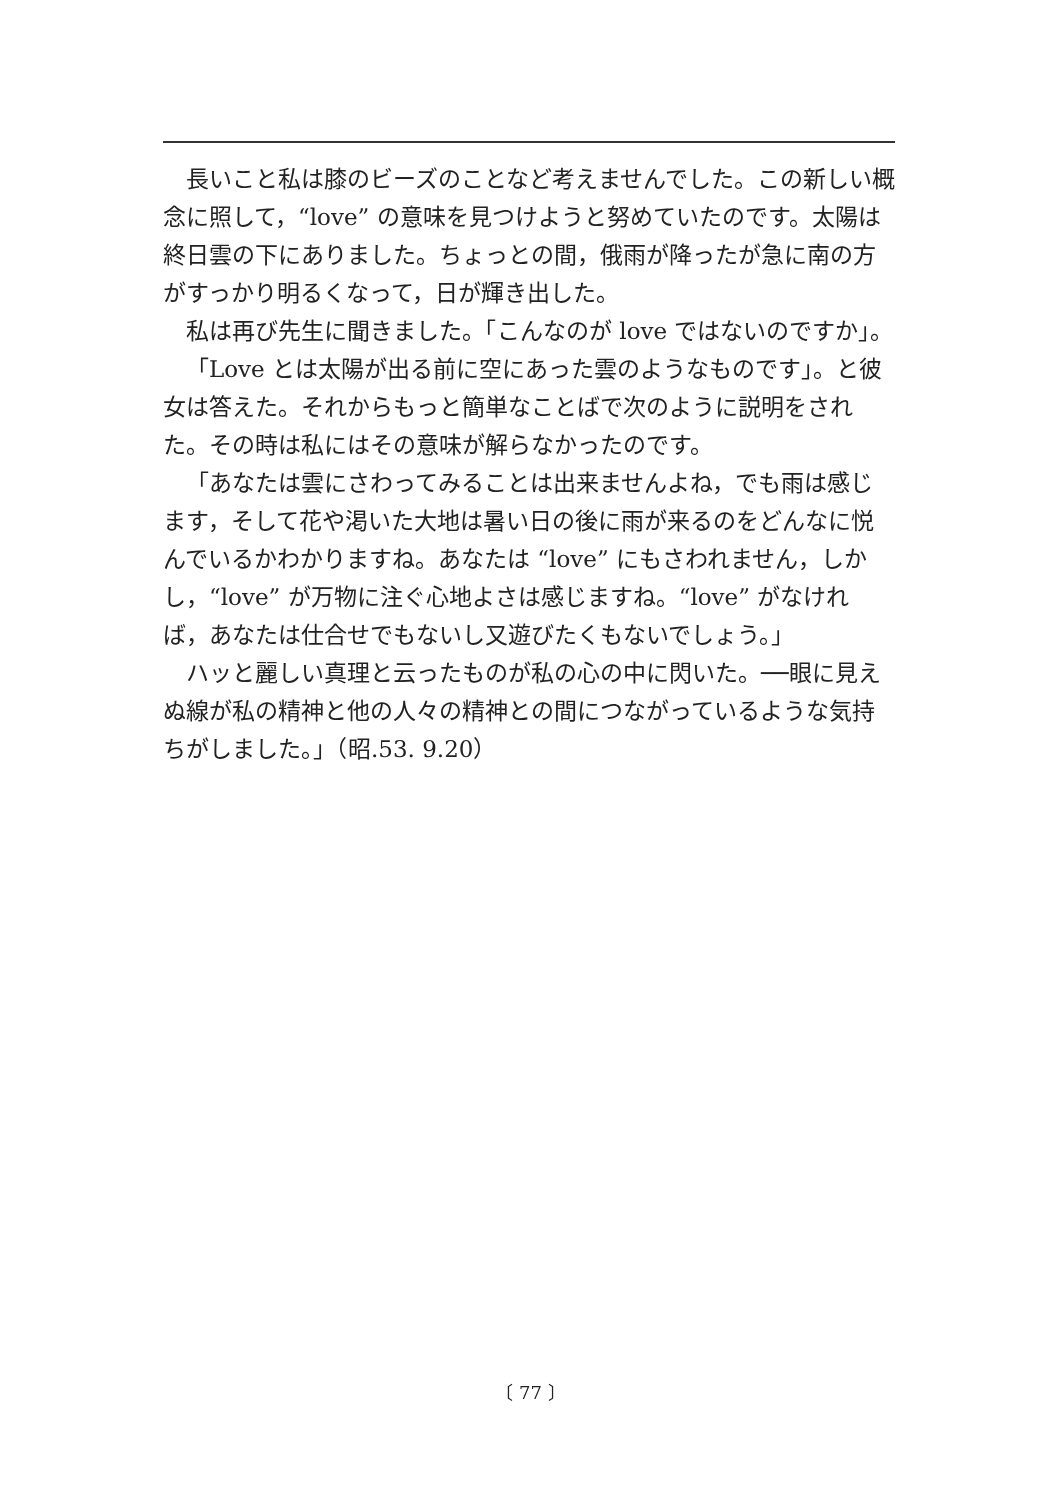長いこと私は膝のビーズのことなど考えませんでした。この新しい概念に照して，“love” の意味を見つけようと努めていたのです。太陽は終日雲の下にありました。ちょっとの間，俄雨が降ったが急に南の方がすっかり明るくなって，日が輝き出した。
私は再び先生に聞きました。「こんなのが love ではないのですか」。
「Love とは太陽が出る前に空にあった雲のようなものです」。と彼女は答えた。それからもっと簡単なことばで次のように説明をされた。その時は私にはその意味が解らなかったのです。
「あなたは雲にさわってみることは出来ませんよね，でも雨は感じます，そして花や渇いた大地は暑い日の後に雨が来るのをどんなに悦んでいるかわかりますね。あなたは “love” にもさわれません，しかし，“love” が万物に注ぐ心地よさは感じますね。“love” がなければ，あなたは仕合せでもないし又遊びたくもないでしょう。」
ハッと麗しい真理と云ったものが私の心の中に閃いた。──眼に見えぬ線が私の精神と他の人々の精神との間につながっているような気持ちがしました。」（昭.53. 9.20）
〔 77 〕